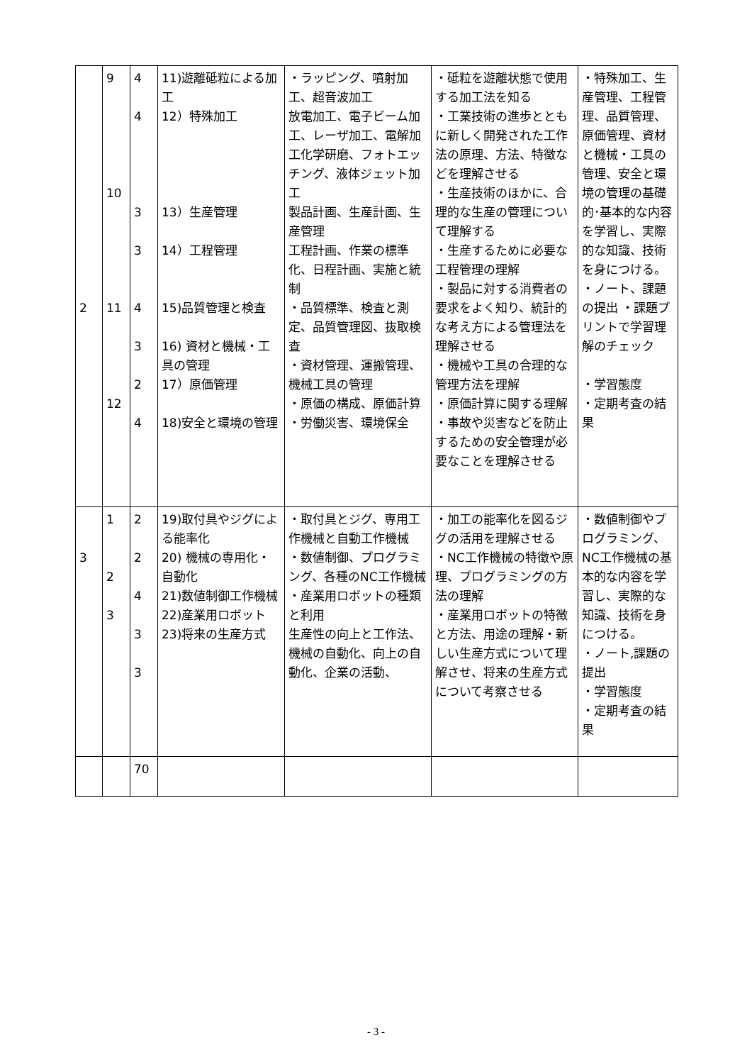| 2 | 9 10 11 12 | 4 4 3 3 4 3 2 4 | 11)遊離砥粒による加工 12）特殊加工 13）生産管理 14）工程管理 15)品質管理と検査 16) 資材と機械・工具の管理 17）原価管理 18)安全と環境の管理 | ・ラッピング、噴射加工、超音波加工 放電加工、電子ビーム加工、レーザ加工、電解加工化学研磨、フォトエッチング、液体ジェット加工 製品計画、生産計画、生産管理 工程計画、作業の標準化、日程計画、実施と統制 ・品質標準、検査と測定、品質管理図、抜取検査 ・資材管理、運搬管理、機械工具の管理 ・原価の構成、原価計算 ・労働災害、環境保全 | ・砥粒を遊離状態で使用する加工法を知る ・工業技術の進歩とともに新しく開発された工作法の原理、方法、特徴などを理解させる ・生産技術のほかに、合理的な生産の管理について理解する ・生産するために必要な工程管理の理解 ・製品に対する消費者の要求をよく知り、統計的な考え方による管理法を理解させる ・機械や工具の合理的な管理方法を理解 ・原価計算に関する理解 ・事故や災害などを防止するための安全管理が必要なことを理解させる | ・特殊加工、生産管理、工程管理、品質管理、原価管理、資材と機械・工具の管理、安全と環境の管理の基礎的･基本的な内容を学習し、実際的な知識、技術を身につける。 ・ノート、課題の提出 ・課題プリントで学習理解のチェック ・学習態度 ・定期考査の結果 |
| 3 | 1 2 3 | 2 2 4 3 3 | 19)取付具やジグによる能率化 20) 機械の専用化・自動化 21)数値制御工作機械 22)産業用ロボット 23)将来の生産方式 | ・取付具とジグ、専用工作機械と自動工作機械 ・数値制御、プログラミング、各種のNC工作機械 ・産業用ロボットの種類と利用 生産性の向上と工作法、機械の自動化、向上の自動化、企業の活動、 | ・加工の能率化を図るジグの活用を理解させる ・NC工作機械の特徴や原理、プログラミングの方法の理解 ・産業用ロボットの特徴と方法、用途の理解・新しい生産方式について理解させ、将来の生産方式について考察させる | ・数値制御やプログラミング、NC工作機械の基本的な内容を学習し、実際的な知識、技術を身につける。 ・ノート,課題の提出 ・学習態度 ・定期考査の結果 |
| | | 70 | | | | |
- 3 -